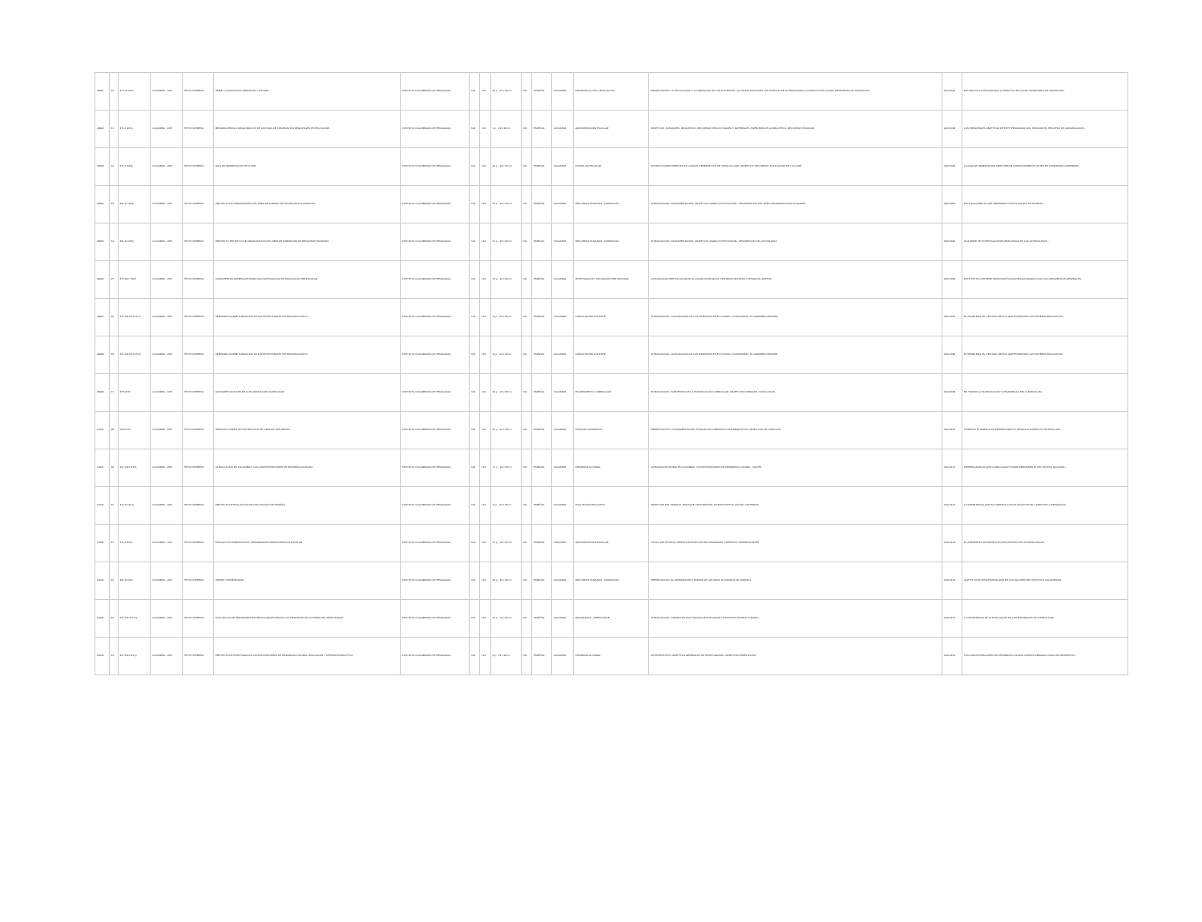| 09991 | 20 | 370.11 I227c | COLOMBIA - 1975 | TEXTO IMPRESO | SERIE: LA EDUCACIÓN, PRESENTE Y FUTURO | INSTITUTO COLOMBIANO DE PEDAGOGÍA | N/A | N/A | 64 p. ; 22 x 28 cm | N/A | ESPAÑOL | COLOMBIA | DESARROLLO DE LA EDUCACIÓN | PRESENTACIÓN. LA TECNOLOGÍA Y LA FORMACIÓN DE LOS DOCENTES. LAS INVESTIGACIONES. DEL ESTUDIO DE LA PEDAGOGÍA A LA PRÁCTICA EN CLASE: PROBLEMAS DE TRANSICIÓN | 0000 3091 | ESTUDIO DE LA PEDAGOGÍA A LA PRÁCTICA EN CLASE: PROBLEMAS DE TRANSICIÓN... |
| 09992 | 21 | 371.2 I227a | COLOMBIA - 1975 | TEXTO IMPRESO | MEMORIA PARA LA ORGANIZACIÓN DE OFICINAS DE INFORMACIÓN REGIONALES EN EDUCACIÓN | INSTITUTO COLOMBIANO DE PEDAGOGÍA | N/A | N/A | 1 p. ; 22 x 28 cm | N/A | ESPAÑOL | COLOMBIA | ADMINISTRACIÓN ESCOLAR | OBJETIVOS. FUNCIONES. REQUISITOS. RECURSOS FÍSICOS. EQUIPO Y MATERIALES. PAPELERÍA DE LA BIBLIOTECA. RECURSOS HUMANOS | 0000 3093 | LOS PRINCIPALES OBJETIVOS DE ESTE PROGRAMA SON: MEJORAR EL PROCESO DE COMUNICACIÓN... |
| 09993 | 22 | 371.5 I222g | COLOMBIA - 1975 | TEXTO IMPRESO | GUÍA DE OBSERVACIÓN DE CLASE | INSTITUTO COLOMBIANO DE PEDAGOGÍA | N/A | N/A | 46 p. ; 22 x 33 cm | N/A | ESPAÑOL | COLOMBIA | DISCIPLINA ESCOLAR | INSTRUCCIONES ESPECÍFICAS. GUÍA DE OBSERVACIÓN DE VISITA A CLASE. OBJETIVOS. RECURSOS. EVALUACIÓN DE LA CLASE | 0000 3095 | LA GUÍA DE OBSERVACIÓN DEBE SERVIR CUIDADOSAMENTE ANTES DE COMENZAR A OBSERVAR... |
| 09994 | 23 | 331.11 I227p | COLOMBIA - 1975 | TEXTO IMPRESO | PROYECTO DE ORGANIZACIÓN DEL ÁREA DE FORMACIÓN DE RECURSOS HUMANOS | INSTITUTO COLOMBIANO DE PEDAGOGÍA | N/A | N/A | 50 p. ; 22 x 33 cm | N/A | ESPAÑOL | COLOMBIA | RECURSOS HUMANOS - FORMACIÓN | INTRODUCCIÓN. FUNDAMENTACIÓN. OBJETIVOS. MARCO INSTITUCIONAL. ORGANIZACIÓN DEL ÁREA. PROGRAMA DE ACTIVIDADES | 0000 3095 | ESTE DOCUMENTO FUE PREPARADO POR EL EQUIPO DE TRABAJO... |
| 09995 | 24 | 331.11 I227p | COLOMBIA - 1975 | TEXTO IMPRESO | PROYECTO TENTATIVO DE ORGANIZACIÓN DEL ÁREA DE FORMACIÓN DE RECURSOS HUMANOS | INSTITUTO COLOMBIANO DE PEDAGOGÍA | N/A | N/A | 51 p. ; 22 x 28 cm | N/A | ESPAÑOL | COLOMBIA | RECURSOS HUMANOS - FORMACIÓN | INTRODUCCIÓN. FUNDAMENTACIÓN. OBJETIVOS. MARCO INSTITUCIONAL. DESCRIPCIÓN DE LOS INSUMOS | 0000 3095 | UNA SERIE DE INVESTIGACIONES REALIZADAS EN LOS ÚLTIMOS AÑOS... |
| 09996 | 25 | 371.000 7 I227l | COLOMBIA - 1975 | TEXTO IMPRESO | LINEAMIENTOS GENERALES PARA UNA INVESTIGACIÓN EN EDUCACIÓN PRE ESCOLAR | INSTITUTO COLOMBIANO DE PEDAGOGÍA | N/A | N/A | 16 p. ; 22 x 28 cm | N/A | ESPAÑOL | COLOMBIA | INVESTIGACIÓN - EDUCACIÓN PRE ESCOLAR | LA EDUCACIÓN PRE-ESCOLAR EN LA CIUDAD DE BOGOTÁ. CENTROS OFICIALES Y PRIVADOS. ANEXOS | 0000 3096 | ESTE TEXTO CONTIENE VARIOS ARTÍCULOS RELACIONADOS CON LOS LINEAMIENTOS GENERALES... |
| 09997 | 26 | 371.122 I217s EJ.1 | COLOMBIA - 1975 | TEXTO IMPRESO | SEMINARIO SOBRE FORMACIÓN DE DOCENTES PARA EL SISTEMA EDUCATIVO | INSTITUTO COLOMBIANO DE PEDAGOGÍA | N/A | N/A | 11 p. ; 22 x 28 cm | N/A | ESPAÑOL | COLOMBIA | CAPACITACIÓN DOCENTE | INTRODUCCIÓN. LA EDUCACIÓN DE LOS MAESTROS EN EL FUTURO. CONSUMISMO. EL GOBIERNO FEDERAL | 0000 3097 | EL PROBLEMA TAL VEZ MÁS CRÍTICO QUE ENFRENTAN LOS SISTEMAS EDUCATIVOS... |
| 09998 | 26 | 371.122 I217s EJ.2 | COLOMBIA - 1975 | TEXTO IMPRESO | SEMINARIO SOBRE FORMACIÓN DE DOCENTES PARA EL SISTEMA EDUCATIVO | INSTITUTO COLOMBIANO DE PEDAGOGÍA | N/A | N/A | 11 p. ; 22 x 28 cm | N/A | ESPAÑOL | COLOMBIA | CAPACITACIÓN DOCENTE | INTRODUCCIÓN. LA EDUCACIÓN DE LOS MAESTROS EN EL FUTURO. CONSUMISMO. EL GOBIERNO FEDERAL | 0000 3098 | EL PROBLEMA TAL VEZ MÁS CRÍTICO QUE ENFRENTAN LOS SISTEMAS EDUCATIVOS... |
| 09999 | 27 | 375 I217b | COLOMBIA - 1975 | TEXTO IMPRESO | LAS BASES SOCIALES DE LA PLANIFICACIÓN CURRICULAR | INSTITUTO COLOMBIANO DE PEDAGOGÍA | N/A | N/A | 20 p. ; 22 x 28 cm | N/A | ESPAÑOL | COLOMBIA | PLANEAMIENTO CURRICULAR | INTRODUCCIÓN. SUPUESTOS DE LA PLANIFICACIÓN CURRICULAR. OBJETIVOS FORMALES. CONCLUSIÓN | 0000 3099 | EN TRATAR LA PLANIFICACIÓN Y DESARROLLO DEL CURRÍCULUM... |
| 10000 | 28 | 500 I217s | COLOMBIA - 1975 | TEXTO IMPRESO | SEGUNDO DISEÑO DE INSTRUCCIÓN DE CIENCIAS NATURALES | INSTITUTO COLOMBIANO DE PEDAGOGÍA | N/A | N/A | 37 p. ; 22 x 33 cm | N/A | ESPAÑOL | COLOMBIA | CIENCIAS NATURALES | PRESENTACIÓN Y FUNDAMENTACIÓN. EVALUACIÓN FORMATIVA. PRE-REQUISITOS. OBJETIVOS DE CONDUCTA | 0000 3100 | TENEMOS EL AGRADO DE PRESENTARLE EL SEGUNDO DISEÑO DE INSTRUCCIÓN... |
| 10001 | 29 | 307.1412 I217e | COLOMBIA - 1975 | TEXTO IMPRESO | LA EDUCACIÓN EN COLOMBIA Y LAS CONCENTRACIONES DE DESARROLLO RURAL | INSTITUTO COLOMBIANO DE PEDAGOGÍA | N/A | N/A | 17 p. ; 22 x 33 cm | N/A | ESPAÑOL | COLOMBIA | DESARROLLO RURAL | LA EDUCACIÓN RURAL EN COLOMBIA. CONCENTRACIONES DE DESARROLLO RURAL - ICOLPE | 0000 3101 | PRIMERA ANALIZO QUE COMO UNA ACTIVIDAD PERMANENTE DEL CENTRO NACIONAL... |
| 10002 | 30 | 371.27 I217p | COLOMBIA - 1975 | TEXTO IMPRESO | PROYECTO DE EVALUACIÓN DE UNA LECCIÓN DE ESPAÑOL | INSTITUTO COLOMBIANO DE PEDAGOGÍA | N/A | N/A | 11 p. ; 22 x 33 cm | N/A | ESPAÑOL | COLOMBIA | EVALUACIÓN EDUCATIVA | OBJETIVOS DEL TRABAJO. ENFOQUE. DESCRIPCIÓN. NIVELES DE EVALUACIÓN. CRITERIOS | 0000 3102 | LA IMPORTANCIA QUE HA COBRADO LA EVALUACIÓN EN EL CAMPO DE LA PEDAGOGÍA... |
| 10003 | 31 | 371.2 I217e | COLOMBIA - 1975 | TEXTO IMPRESO | EVALUACIÓN FORMATIVA DEL PROGRAMA DE ADMINISTRACIÓN ESCOLAR | INSTITUTO COLOMBIANO DE PEDAGOGÍA | N/A | N/A | 27 p. ; 22 x 33 cm | N/A | ESPAÑOL | COLOMBIA | ADMINISTRACIÓN ESCOLAR | TÍTULO DEL ESTUDIO. BREVE DESCRIPCIÓN DEL PROGRAMA. CRITERIOS. OBSERVACIONES | 0000 3103 | EL PRESENTE DOCUMENTO ES UNA SÍNTESIS DE LOS RESULTADOS... |
| 10004 | 32 | 331.11 I217t | COLOMBIA - 1975 | TEXTO IMPRESO | TIEMPO Y APRENDIZAJE | INSTITUTO COLOMBIANO DE PEDAGOGÍA | N/A | N/A | 26 p. ; 22 x 28 cm | N/A | ESPAÑOL | COLOMBIA | RECURSOS HUMANOS - FORMACIÓN | PRESENTACIÓN. EL APRENDIZAJE A TRAVÉS DE LOS AÑOS. EL MODELO DE CARROLL | 0000 3104 | QUE ES TO EL PROFESOR BLOOM EN LOS SALONES DEL INSTITUTO COLOMBIANO... |
| 10005 | 33 | 370.152 3 I217a | COLOMBIA - 1975 | TEXTO IMPRESO | EVALUACIÓN DE PROGRAMAS INSTRUCCIONALES SEGÚN LOS PRINCIPIOS DE LA TEORÍA DEL APRENDIZAJE | INSTITUTO COLOMBIANO DE PEDAGOGÍA | N/A | N/A | 15 p. ; 22 x 33 cm | N/A | ESPAÑOL | COLOMBIA | PROGRAMAS - APRENDIZAJE | INTRODUCCIÓN. FORMAS DE USO. ESCALA DE EVALUACIÓN. PRINCIPIOS ESTRUCTURALES | 0000 3105 | LA IMPORTANCIA DE LA EVALUACIÓN DE LOS MATERIALES DE INSTRUCCIÓN... |
| 10006 | 34 | 307.1412 I217p | COLOMBIA - 1975 | TEXTO IMPRESO | PROYECTO DE INVESTIGACIÓN CONCENTRACIONES DE DESARROLLO RURAL, EDUCACIÓN Y SISTEMA PRODUCTIVO | INSTITUTO COLOMBIANO DE PEDAGOGÍA | N/A | N/A | 9 p. ; 22 x 28 cm | N/A | ESPAÑOL | COLOMBIA | DESARROLLO RURAL | ANTECEDENTES. OBJETIVOS GENERALES DE INVESTIGACIÓN. OBJETIVOS ESPECÍFICOS | 0000 3106 | LAS CONCENTRACIONES DE DESARROLLO RURAL FUERON CREADAS COMO INSTRUMENTOS... |